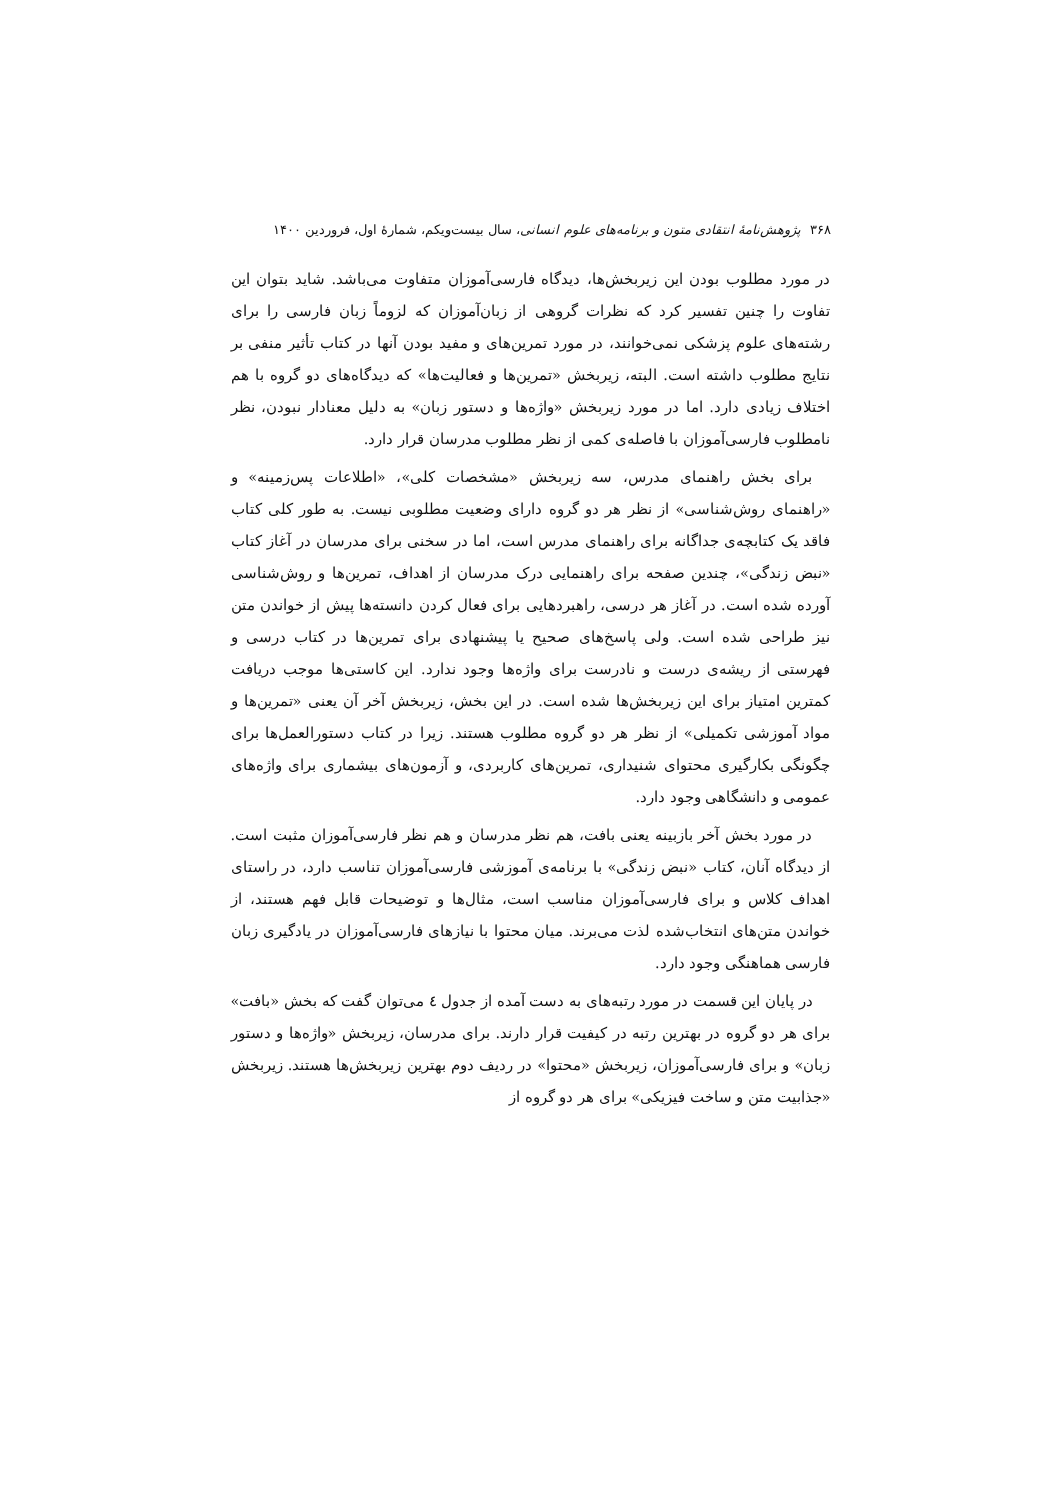۳۶۸ پژوهش‌نامهٔ انتقادی متون و برنامه‌های علوم انسانی، سال بیست‌ویکم، شمارهٔ اول، فروردین ۱۴۰۰
در مورد مطلوب بودن این زیربخش‌ها، دیدگاه فارسی‌آموزان متفاوت می‌باشد. شاید بتوان این تفاوت را چنین تفسیر کرد که نظرات گروهی از زبان‌آموزان که لزوماً زبان فارسی را برای رشته‌های علوم پزشکی نمی‌خوانند، در مورد تمرین‌های و مفید بودن آنها در کتاب تأثیر منفی بر نتایج مطلوب داشته است. البته، زیربخش «تمرین‌ها و فعالیت‌ها» که دیدگاه‌های دو گروه با هم اختلاف زیادی دارد. اما در مورد زیربخش «واژه‌ها و دستور زبان» به دلیل معنادار نبودن، نظر نامطلوب فارسی‌آموزان با فاصله‌ی کمی از نظر مطلوب مدرسان قرار دارد.
برای بخش راهنمای مدرس، سه زیربخش «مشخصات کلی»، «اطلاعات پس‌زمینه» و «راهنمای روش‌شناسی» از نظر هر دو گروه دارای وضعیت مطلوبی نیست. به طور کلی کتاب فاقد یک کتابچه‌ی جداگانه برای راهنمای مدرس است، اما در سخنی برای مدرسان در آغاز کتاب «نبض زندگی»، چندین صفحه برای راهنمایی درک مدرسان از اهداف، تمرین‌ها و روش‌شناسی آورده شده است. در آغاز هر درسی، راهبردهایی برای فعال کردن دانسته‌ها پیش از خواندن متن نیز طراحی شده است. ولی پاسخ‌های صحیح یا پیشنهادی برای تمرین‌ها در کتاب درسی و فهرستی از ریشه‌ی درست و نادرست برای واژه‌ها وجود ندارد. این کاستی‌ها موجب دریافت کمترین امتیاز برای این زیربخش‌ها شده است. در این بخش، زیربخش آخر آن یعنی «تمرین‌ها و مواد آموزشی تکمیلی» از نظر هر دو گروه مطلوب هستند. زیرا در کتاب دستورالعمل‌ها برای چگونگی بکارگیری محتوای شنیداری، تمرین‌های کاربردی، و آزمون‌های بیشماری برای واژه‌های عمومی و دانشگاهی وجود دارد.
در مورد بخش آخر بازبینه یعنی بافت، هم نظر مدرسان و هم نظر فارسی‌آموزان مثبت است. از دیدگاه آنان، کتاب «نبض زندگی» با برنامه‌ی آموزشی فارسی‌آموزان تناسب دارد، در راستای اهداف کلاس و برای فارسی‌آموزان مناسب است، مثال‌ها و توضیحات قابل فهم هستند، از خواندن متن‌های انتخاب‌شده لذت می‌برند. میان محتوا با نیازهای فارسی‌آموزان در یادگیری زبان فارسی هماهنگی وجود دارد.
در پایان این قسمت در مورد رتبه‌های به دست آمده از جدول ٤ می‌توان گفت که بخش «بافت» برای هر دو گروه در بهترین رتبه در کیفیت قرار دارند. برای مدرسان، زیربخش «واژه‌ها و دستور زبان» و برای فارسی‌آموزان، زیربخش «محتوا» در ردیف دوم بهترین زیربخش‌ها هستند. زیربخش «جذابیت متن و ساخت فیزیکی» برای هر دو گروه از